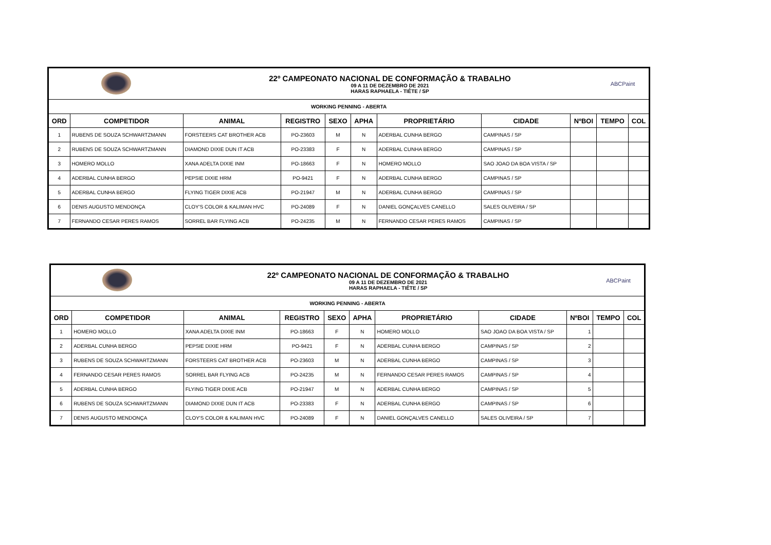| | | 22º CAMPEONATO NACIONAL DE CONFORMAÇÃO & TRABALHO 09 A 11 DE DEZEMBRO DE 2021 HARAS RAPHAELA - TIÊTE / SP | | | | | | | ABCPaint | |
| WORKING PENNING - ABERTA | | | | | | | | | | |
| ORD | COMPETIDOR | ANIMAL | REGISTRO | SEXO | APHA | PROPRIETÁRIO | CIDADE | NºBOI | TEMPO | COL |
| 1 | RUBENS DE SOUZA SCHWARTZMANN | FORSTEERS CAT BROTHER ACB | PO-23603 | M | N | ADERBAL CUNHA BERGO | CAMPINAS / SP | | | |
| 2 | RUBENS DE SOUZA SCHWARTZMANN | DIAMOND DIXIE DUN IT ACB | PO-23383 | F | N | ADERBAL CUNHA BERGO | CAMPINAS / SP | | | |
| 3 | HOMERO MOLLO | XANA ADELTA DIXIE INM | PO-18663 | F | N | HOMERO MOLLO | SAO JOAO DA BOA VISTA / SP | | | |
| 4 | ADERBAL CUNHA BERGO | PEPSIE DIXIE HRM | PO-9421 | F | N | ADERBAL CUNHA BERGO | CAMPINAS / SP | | | |
| 5 | ADERBAL CUNHA BERGO | FLYING TIGER DIXIE ACB | PO-21947 | M | N | ADERBAL CUNHA BERGO | CAMPINAS / SP | | | |
| 6 | DENIS AUGUSTO MENDONÇA | CLOY'S COLOR & KALIMAN HVC | PO-24089 | F | N | DANIEL GONÇALVES CANELLO | SALES OLIVEIRA / SP | | | |
| 7 | FERNANDO CESAR PERES RAMOS | SORREL BAR FLYING ACB | PO-24235 | M | N | FERNANDO CESAR PERES RAMOS | CAMPINAS / SP | | | |
| | | 22º CAMPEONATO NACIONAL DE CONFORMAÇÃO & TRABALHO 09 A 11 DE DEZEMBRO DE 2021 HARAS RAPHAELA - TIÊTE / SP | | | | | | | ABCPaint | |
| WORKING PENNING - ABERTA | | | | | | | | | | |
| ORD | COMPETIDOR | ANIMAL | REGISTRO | SEXO | APHA | PROPRIETÁRIO | CIDADE | NºBOI | TEMPO | COL |
| 1 | HOMERO MOLLO | XANA ADELTA DIXIE INM | PO-18663 | F | N | HOMERO MOLLO | SAO JOAO DA BOA VISTA / SP | 1 | | |
| 2 | ADERBAL CUNHA BERGO | PEPSIE DIXIE HRM | PO-9421 | F | N | ADERBAL CUNHA BERGO | CAMPINAS / SP | 2 | | |
| 3 | RUBENS DE SOUZA SCHWARTZMANN | FORSTEERS CAT BROTHER ACB | PO-23603 | M | N | ADERBAL CUNHA BERGO | CAMPINAS / SP | 3 | | |
| 4 | FERNANDO CESAR PERES RAMOS | SORREL BAR FLYING ACB | PO-24235 | M | N | FERNANDO CESAR PERES RAMOS | CAMPINAS / SP | 4 | | |
| 5 | ADERBAL CUNHA BERGO | FLYING TIGER DIXIE ACB | PO-21947 | M | N | ADERBAL CUNHA BERGO | CAMPINAS / SP | 5 | | |
| 6 | RUBENS DE SOUZA SCHWARTZMANN | DIAMOND DIXIE DUN IT ACB | PO-23383 | F | N | ADERBAL CUNHA BERGO | CAMPINAS / SP | 6 | | |
| 7 | DENIS AUGUSTO MENDONÇA | CLOY'S COLOR & KALIMAN HVC | PO-24089 | F | N | DANIEL GONÇALVES CANELLO | SALES OLIVEIRA / SP | 7 | | |